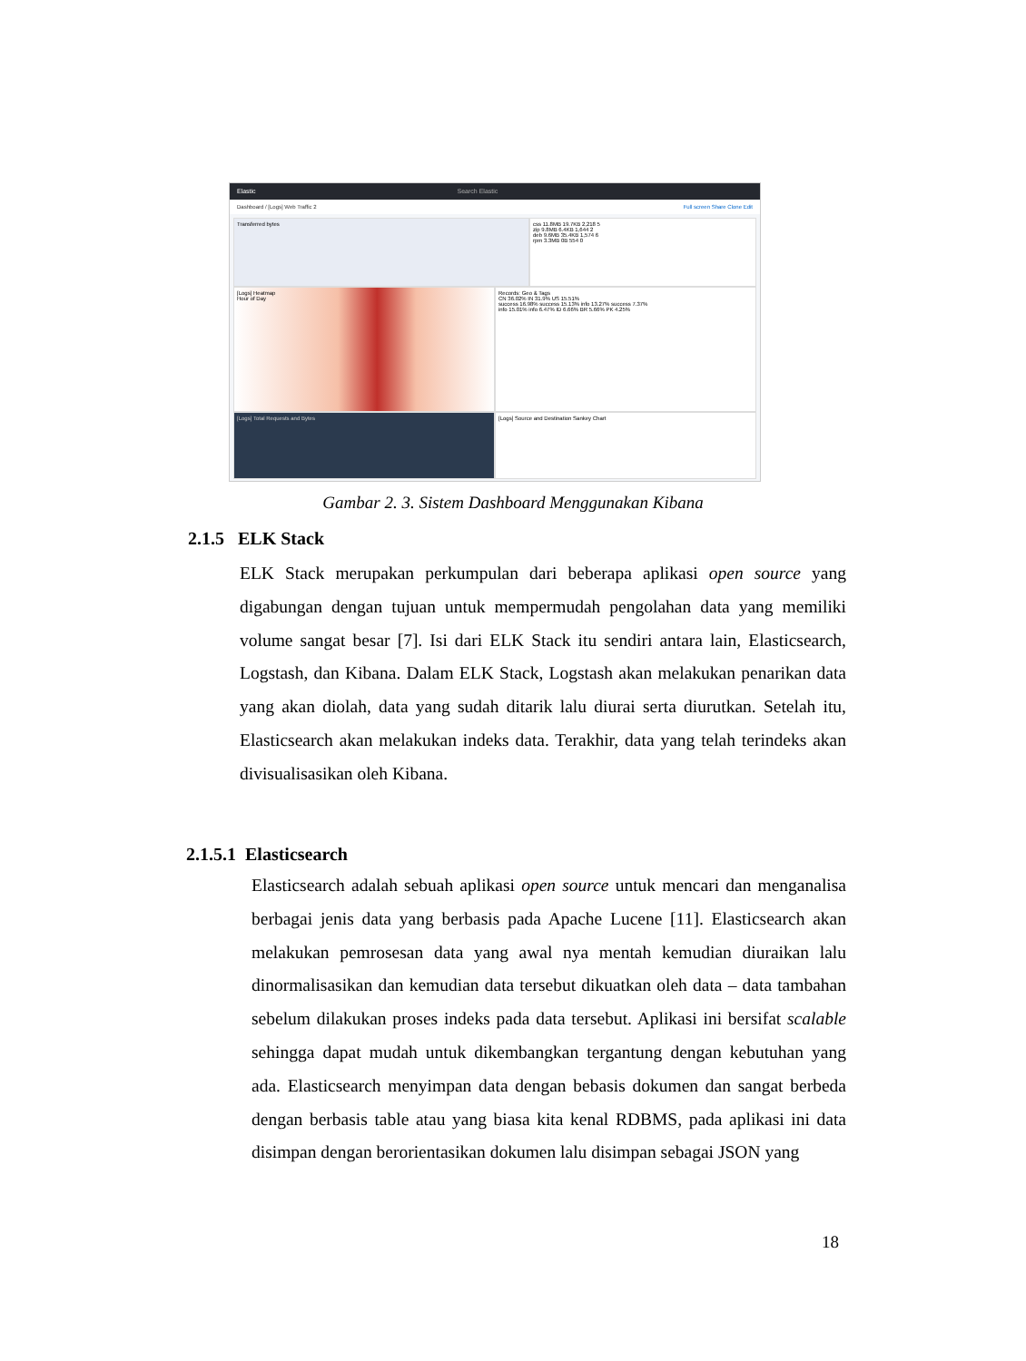Elastic Search Elastic
Dashboard / [Logs] Web Traffic 2 Full screen Share Clone Edit
Transferred bytes
css 11.8MB 19.7KB 2,218 5
zip 9.8MB 6.4KB 1,644 2
deb 9.6MB 35.4KB 1,574 6
rpm 3.3MB 0B 554 0
[Logs] Heatmap
Hour of Day
Records: Geo & Tags
CN 36.02% IN 31.9% US 15.51%
success 16.98% success 15.13% info 13.27% success 7.37%
info 15.01% info 6.47% ID 6.66% BR 5.66% PK 4.25%
[Logs] Total Requests and Bytes [Logs] Source and Destination Sankey Chart
Gambar 2. 3. Sistem Dashboard Menggunakan Kibana
2.1.5 ELK Stack
ELK Stack merupakan perkumpulan dari beberapa aplikasi open source yang digabungan dengan tujuan untuk mempermudah pengolahan data yang memiliki volume sangat besar [7]. Isi dari ELK Stack itu sendiri antara lain, Elasticsearch, Logstash, dan Kibana. Dalam ELK Stack, Logstash akan melakukan penarikan data yang akan diolah, data yang sudah ditarik lalu diurai serta diurutkan. Setelah itu, Elasticsearch akan melakukan indeks data. Terakhir, data yang telah terindeks akan divisualisasikan oleh Kibana.
2.1.5.1 Elasticsearch
Elasticsearch adalah sebuah aplikasi open source untuk mencari dan menganalisa berbagai jenis data yang berbasis pada Apache Lucene [11]. Elasticsearch akan melakukan pemrosesan data yang awal nya mentah kemudian diuraikan lalu dinormalisasikan dan kemudian data tersebut dikuatkan oleh data – data tambahan sebelum dilakukan proses indeks pada data tersebut. Aplikasi ini bersifat scalable sehingga dapat mudah untuk dikembangkan tergantung dengan kebutuhan yang ada. Elasticsearch menyimpan data dengan bebasis dokumen dan sangat berbeda dengan berbasis table atau yang biasa kita kenal RDBMS, pada aplikasi ini data disimpan dengan berorientasikan dokumen lalu disimpan sebagai JSON yang
18